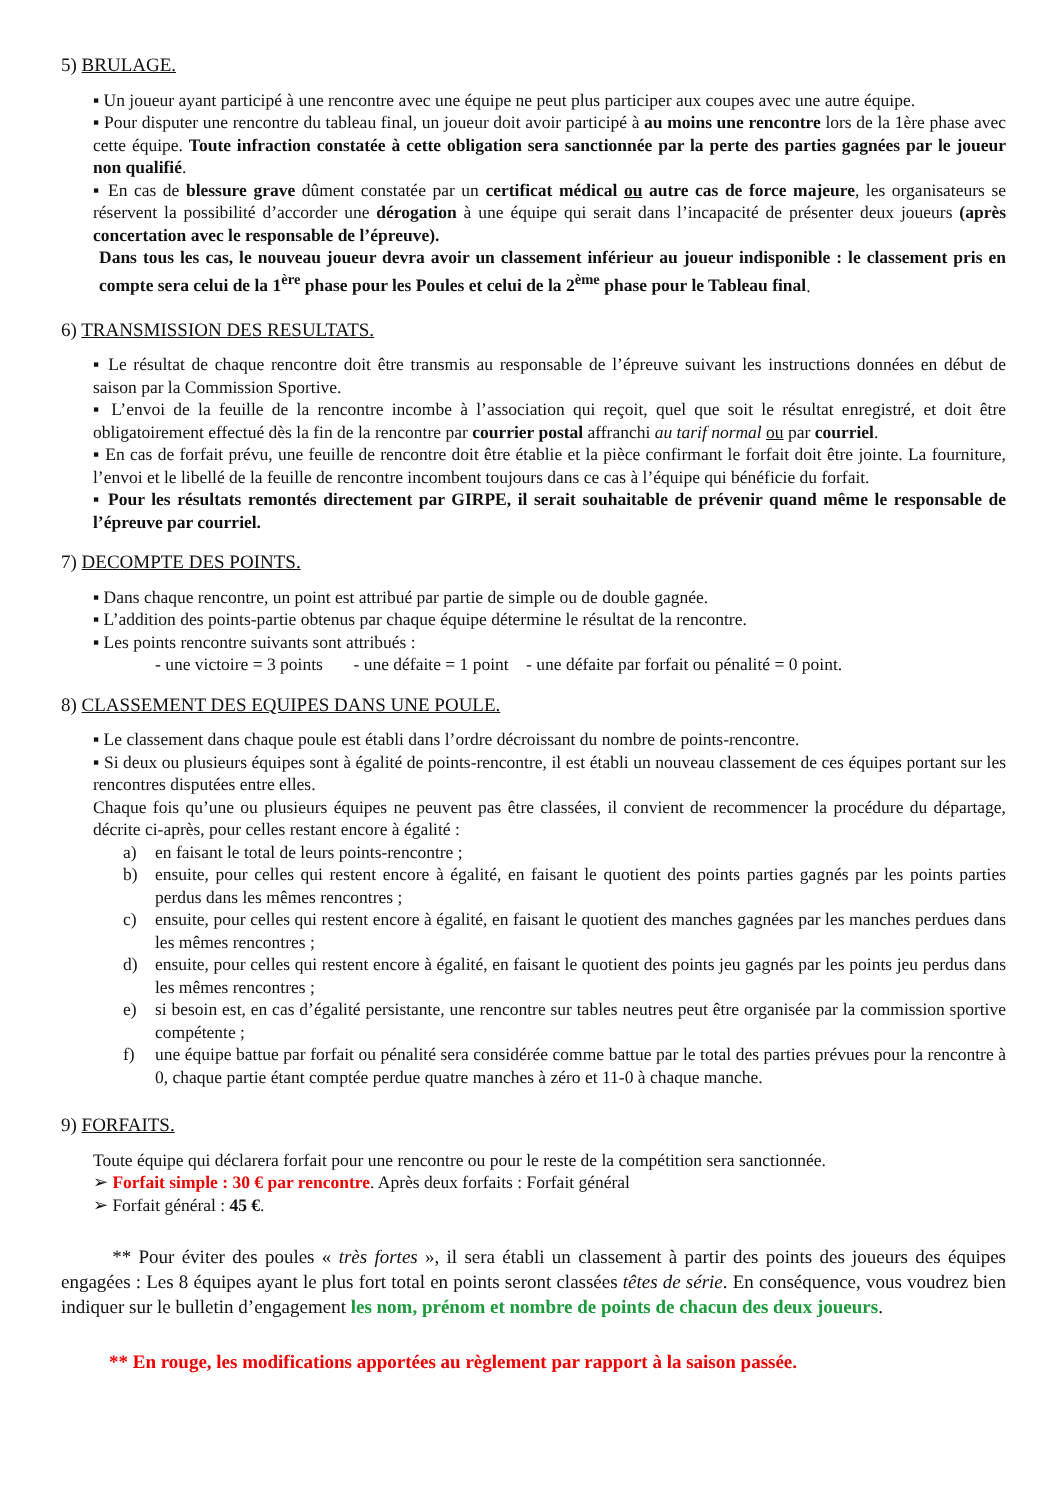5) BRULAGE.
▪ Un joueur ayant participé à une rencontre avec une équipe ne peut plus participer aux coupes avec une autre équipe.
▪ Pour disputer une rencontre du tableau final, un joueur doit avoir participé à au moins une rencontre lors de la 1ère phase avec cette équipe. Toute infraction constatée à cette obligation sera sanctionnée par la perte des parties gagnées par le joueur non qualifié.
▪ En cas de blessure grave dûment constatée par un certificat médical ou autre cas de force majeure, les organisateurs se réservent la possibilité d’accorder une dérogation à une équipe qui serait dans l’incapacité de présenter deux joueurs (après concertation avec le responsable de l’épreuve).
Dans tous les cas, le nouveau joueur devra avoir un classement inférieur au joueur indisponible : le classement pris en compte sera celui de la 1<sup>ère</sup> phase pour les Poules et celui de la 2<sup>ème</sup> phase pour le Tableau final.
6) TRANSMISSION DES RESULTATS.
▪ Le résultat de chaque rencontre doit être transmis au responsable de l’épreuve suivant les instructions données en début de saison par la Commission Sportive.
▪ L’envoi de la feuille de la rencontre incombe à l’association qui reçoit, quel que soit le résultat enregistré, et doit être obligatoirement effectué dès la fin de la rencontre par courrier postal affranchi au tarif normal ou par courriel.
▪ En cas de forfait prévu, une feuille de rencontre doit être établie et la pièce confirmant le forfait doit être jointe. La fourniture, l’envoi et le libellé de la feuille de rencontre incombent toujours dans ce cas à l’équipe qui bénéficie du forfait.
▪ Pour les résultats remontés directement par GIRPE, il serait souhaitable de prévenir quand même le responsable de l’épreuve par courriel.
7) DECOMPTE DES POINTS.
▪ Dans chaque rencontre, un point est attribué par partie de simple ou de double gagnée.
▪ L’addition des points-partie obtenus par chaque équipe détermine le résultat de la rencontre.
▪ Les points rencontre suivants sont attribués :
- une victoire = 3 points - une défaite = 1 point - une défaite par forfait ou pénalité = 0 point.
8) CLASSEMENT DES EQUIPES DANS UNE POULE.
▪ Le classement dans chaque poule est établi dans l’ordre décroissant du nombre de points-rencontre.
▪ Si deux ou plusieurs équipes sont à égalité de points-rencontre, il est établi un nouveau classement de ces équipes portant sur les rencontres disputées entre elles.
Chaque fois qu’une ou plusieurs équipes ne peuvent pas être classées, il convient de recommencer la procédure du départage, décrite ci-après, pour celles restant encore à égalité :
a) en faisant le total de leurs points-rencontre ;
b) ensuite, pour celles qui restent encore à égalité, en faisant le quotient des points parties gagnés par les points parties perdus dans les mêmes rencontres ;
c) ensuite, pour celles qui restent encore à égalité, en faisant le quotient des manches gagnées par les manches perdues dans les mêmes rencontres ;
d) ensuite, pour celles qui restent encore à égalité, en faisant le quotient des points jeu gagnés par les points jeu perdus dans les mêmes rencontres ;
e) si besoin est, en cas d’égalité persistante, une rencontre sur tables neutres peut être organisée par la commission sportive compétente ;
f) une équipe battue par forfait ou pénalité sera considérée comme battue par le total des parties prévues pour la rencontre à 0, chaque partie étant comptée perdue quatre manches à zéro et 11-0 à chaque manche.
9) FORFAITS.
Toute équipe qui déclarera forfait pour une rencontre ou pour le reste de la compétition sera sanctionnée.
➢ Forfait simple : 30 € par rencontre. Après deux forfaits : Forfait général
➢ Forfait général : 45 €.
** Pour éviter des poules « très fortes », il sera établi un classement à partir des points des joueurs des équipes engagées : Les 8 équipes ayant le plus fort total en points seront classées têtes de série. En conséquence, vous voudrez bien indiquer sur le bulletin d’engagement les nom, prénom et nombre de points de chacun des deux joueurs.
** En rouge, les modifications apportées au règlement par rapport à la saison passée.